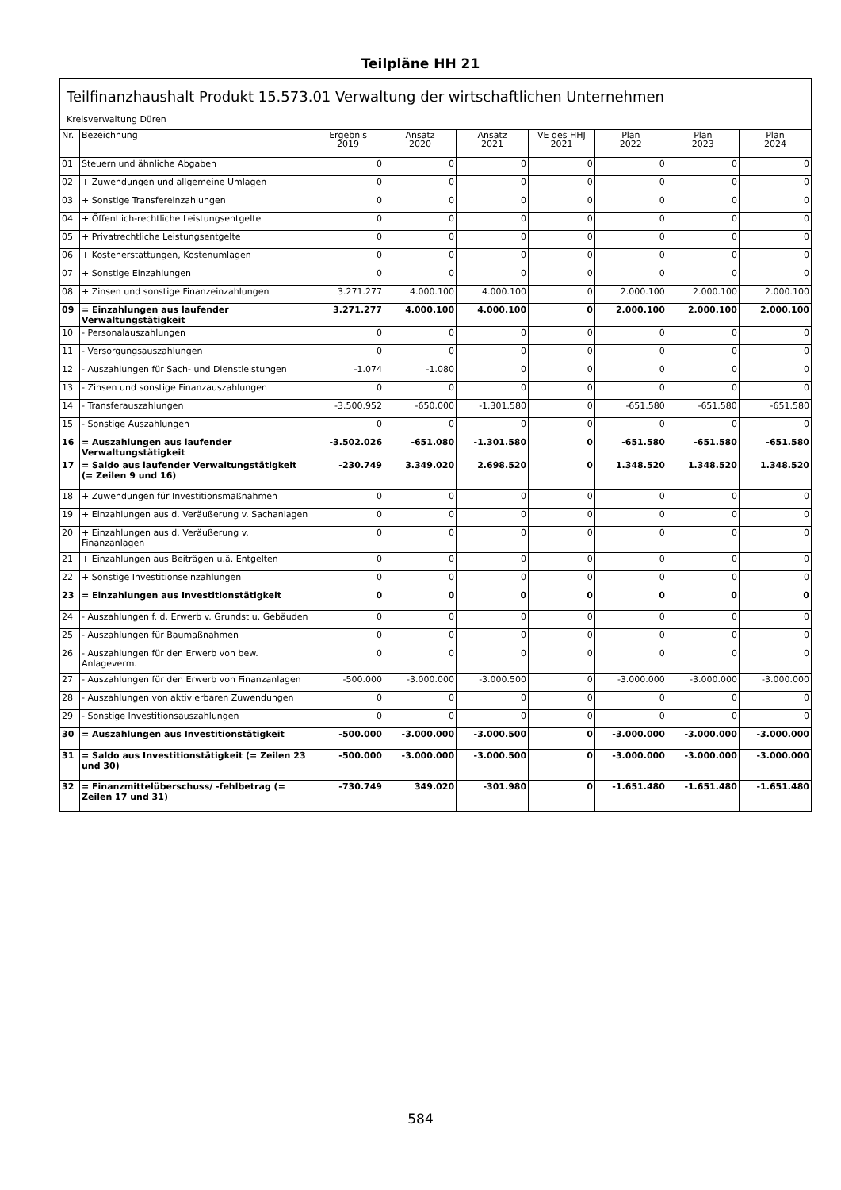Teilpläne HH 21
Teilfinanzhaushalt Produkt 15.573.01 Verwaltung der wirtschaftlichen Unternehmen
Kreisverwaltung Düren
| Nr. | Bezeichnung | Ergebnis 2019 | Ansatz 2020 | Ansatz 2021 | VE des HHJ 2021 | Plan 2022 | Plan 2023 | Plan 2024 |
| --- | --- | --- | --- | --- | --- | --- | --- | --- |
| 01 | Steuern und ähnliche Abgaben | 0 | 0 | 0 | 0 | 0 | 0 | 0 |
| 02 | + Zuwendungen und allgemeine Umlagen | 0 | 0 | 0 | 0 | 0 | 0 | 0 |
| 03 | + Sonstige Transfereinzahlungen | 0 | 0 | 0 | 0 | 0 | 0 | 0 |
| 04 | + Öffentlich-rechtliche Leistungsentgelte | 0 | 0 | 0 | 0 | 0 | 0 | 0 |
| 05 | + Privatrechtliche Leistungsentgelte | 0 | 0 | 0 | 0 | 0 | 0 | 0 |
| 06 | + Kostenerstattungen, Kostenumlagen | 0 | 0 | 0 | 0 | 0 | 0 | 0 |
| 07 | + Sonstige Einzahlungen | 0 | 0 | 0 | 0 | 0 | 0 | 0 |
| 08 | + Zinsen und sonstige Finanzeinzahlungen | 3.271.277 | 4.000.100 | 4.000.100 | 0 | 2.000.100 | 2.000.100 | 2.000.100 |
| 09 | = Einzahlungen aus laufender Verwaltungstätigkeit | 3.271.277 | 4.000.100 | 4.000.100 | 0 | 2.000.100 | 2.000.100 | 2.000.100 |
| 10 | - Personalauszahlungen | 0 | 0 | 0 | 0 | 0 | 0 | 0 |
| 11 | - Versorgungsauszahlungen | 0 | 0 | 0 | 0 | 0 | 0 | 0 |
| 12 | - Auszahlungen für Sach- und Dienstleistungen | -1.074 | -1.080 | 0 | 0 | 0 | 0 | 0 |
| 13 | - Zinsen und sonstige Finanzauszahlungen | 0 | 0 | 0 | 0 | 0 | 0 | 0 |
| 14 | - Transferauszahlungen | -3.500.952 | -650.000 | -1.301.580 | 0 | -651.580 | -651.580 | -651.580 |
| 15 | - Sonstige Auszahlungen | 0 | 0 | 0 | 0 | 0 | 0 | 0 |
| 16 | = Auszahlungen aus laufender Verwaltungstätigkeit | -3.502.026 | -651.080 | -1.301.580 | 0 | -651.580 | -651.580 | -651.580 |
| 17 | = Saldo aus laufender Verwaltungstätigkeit (= Zeilen 9 und 16) | -230.749 | 3.349.020 | 2.698.520 | 0 | 1.348.520 | 1.348.520 | 1.348.520 |
| 18 | + Zuwendungen für Investitionsmaßnahmen | 0 | 0 | 0 | 0 | 0 | 0 | 0 |
| 19 | + Einzahlungen aus d. Veräußerung v. Sachanlagen | 0 | 0 | 0 | 0 | 0 | 0 | 0 |
| 20 | + Einzahlungen aus d. Veräußerung v. Finanzanlagen | 0 | 0 | 0 | 0 | 0 | 0 | 0 |
| 21 | + Einzahlungen aus Beiträgen u.ä. Entgelten | 0 | 0 | 0 | 0 | 0 | 0 | 0 |
| 22 | + Sonstige Investitionseinzahlungen | 0 | 0 | 0 | 0 | 0 | 0 | 0 |
| 23 | = Einzahlungen aus Investitionstätigkeit | 0 | 0 | 0 | 0 | 0 | 0 | 0 |
| 24 | - Auszahlungen f. d. Erwerb v. Grundst u. Gebäuden | 0 | 0 | 0 | 0 | 0 | 0 | 0 |
| 25 | - Auszahlungen für Baumaßnahmen | 0 | 0 | 0 | 0 | 0 | 0 | 0 |
| 26 | - Auszahlungen für den Erwerb von bew. Anlageverm. | 0 | 0 | 0 | 0 | 0 | 0 | 0 |
| 27 | - Auszahlungen für den Erwerb von Finanzanlagen | -500.000 | -3.000.000 | -3.000.500 | 0 | -3.000.000 | -3.000.000 | -3.000.000 |
| 28 | - Auszahlungen von aktivierbaren Zuwendungen | 0 | 0 | 0 | 0 | 0 | 0 | 0 |
| 29 | - Sonstige Investitionsauszahlungen | 0 | 0 | 0 | 0 | 0 | 0 | 0 |
| 30 | = Auszahlungen aus Investitionstätigkeit | -500.000 | -3.000.000 | -3.000.500 | 0 | -3.000.000 | -3.000.000 | -3.000.000 |
| 31 | = Saldo aus Investitionstätigkeit (= Zeilen 23 und 30) | -500.000 | -3.000.000 | -3.000.500 | 0 | -3.000.000 | -3.000.000 | -3.000.000 |
| 32 | = Finanzmittelüberschuss/ -fehlbetrag (= Zeilen 17 und 31) | -730.749 | 349.020 | -301.980 | 0 | -1.651.480 | -1.651.480 | -1.651.480 |
584